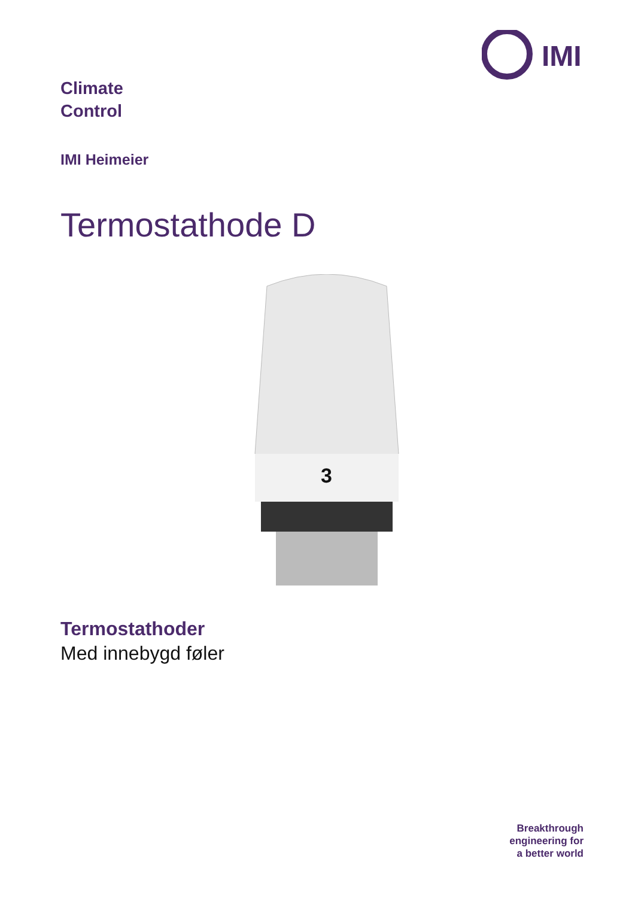IMI
Climate
Control
IMI Heimeier
Termostathode D
3
Termostathoder
Med innebygd føler
Breakthrough
engineering for
a better world